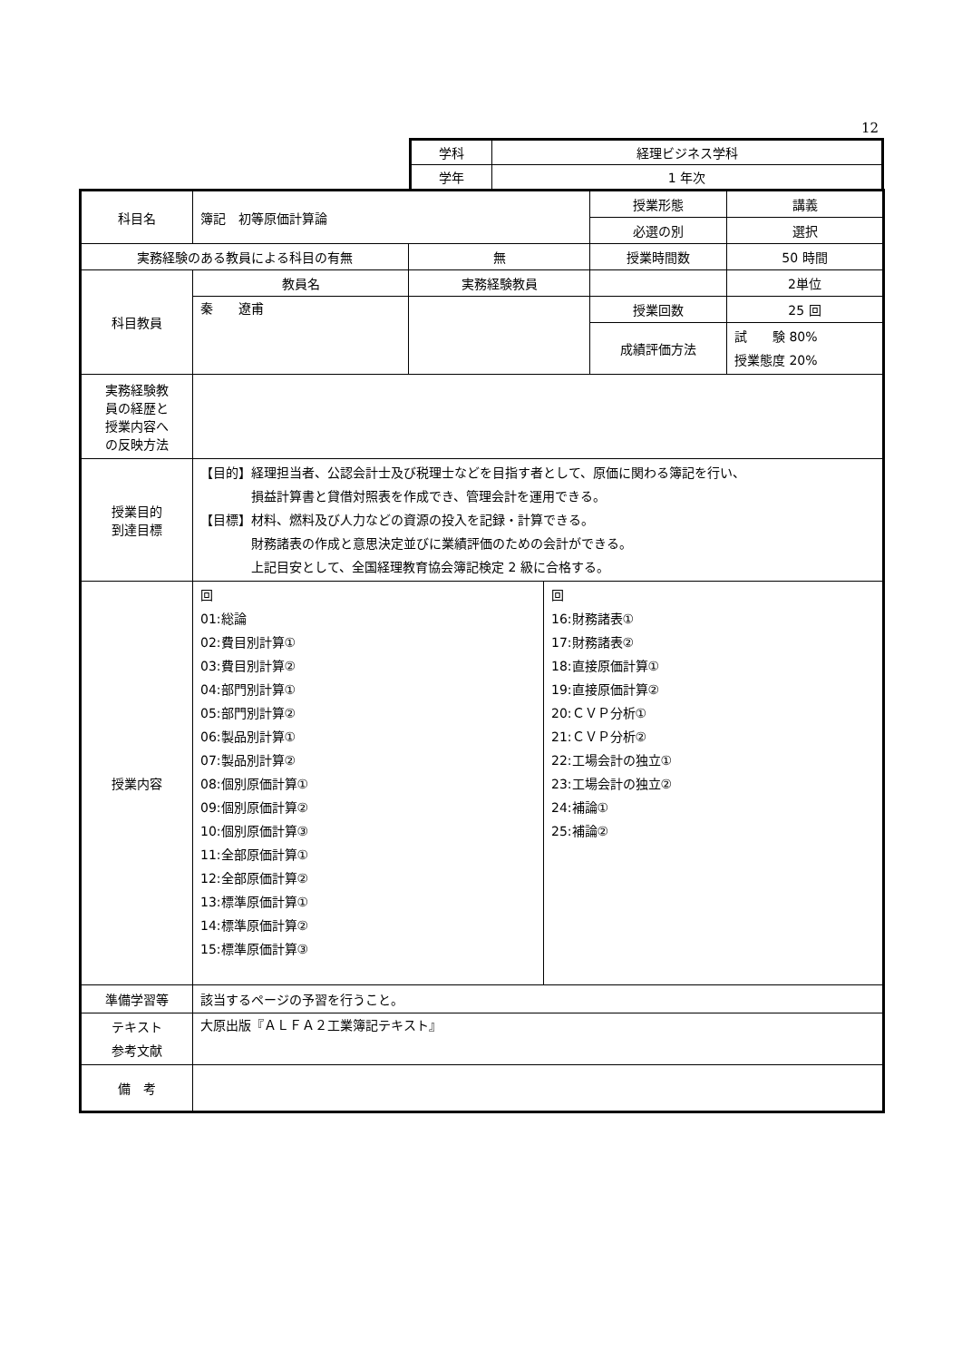12
| 学科 | 経理ビジネス学科 |
| 学年 | 1 年次 |
| 科目名 | 簿記 初等原価計算論 | | 授業形態 | 講義 |
| | | | 必選の別 | 選択 |
| 実務経験のある教員による科目の有無 | | 無 | 授業時間数 | 50 時間 |
| 科目教員 | 教員名 | 実務経験教員 | | 2単位 |
| | 秦 遼甫 | | 授業回数 | 25 回 |
| | | | 成績評価方法 | 試 験 80% 授業態度 20% |
| 実務経験教 員の経歴と 授業内容へ の反映方法 | | | | |
| 授業目的 到達目標 | 【目的】経理担当者、公認会計士及び税理士などを目指す者として、原価に関わる簿記を行い、 損益計算書と貸借対照表を作成でき、管理会計を運用できる。 【目標】材料、燃料及び人力などの資源の投入を記録・計算できる。 財務諸表の作成と意思決定並びに業績評価のための会計ができる。 上記目安として、全国経理教育協会簿記検定 2 級に合格する。 | | | |
| 授業内容 | / 回 01:総論 02:費目別計算① 03:費目別計算② 04:部門別計算① 05:部門別計算② 06:製品別計算① 07:製品別計算② 08:個別原価計算① 09:個別原価計算② 10:個別原価計算③ 11:全部原価計算① 12:全部原価計算② 13:標準原価計算① 14:標準原価計算② 15:標準原価計算③ / 回 16:財務諸表① 17:財務諸表② 18:直接原価計算① 19:直接原価計算② 20:ＣＶＰ分析① 21:ＣＶＰ分析② 22:工場会計の独立① 23:工場会計の独立② 24:補論① 25:補論② / | | | |
| 準備学習等 | 該当するページの予習を行うこと。 | | | |
| テキスト 参考文献 | 大原出版『ＡＬＦＡ２工業簿記テキスト』 | | | |
| 備 考 | | | | |